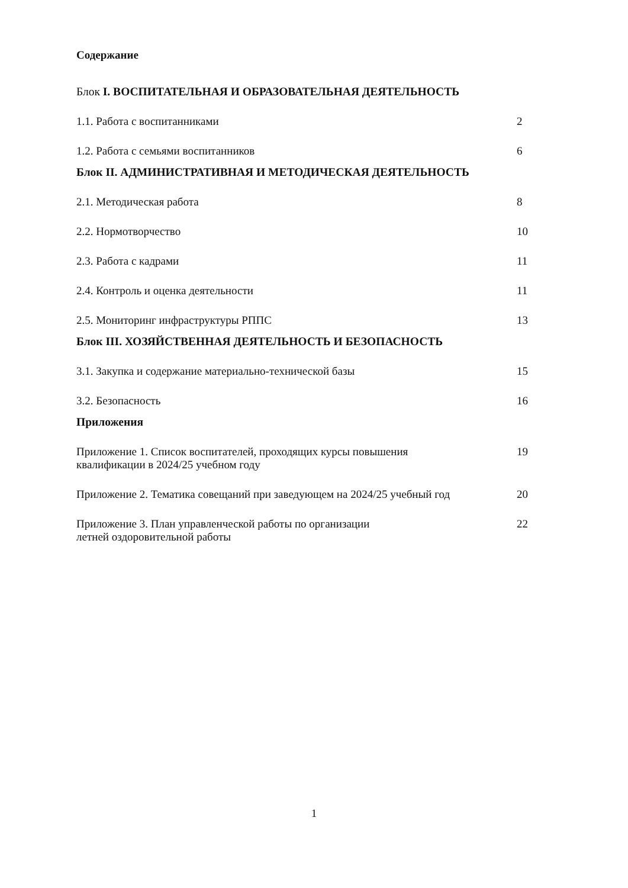Содержание
Блок I. ВОСПИТАТЕЛЬНАЯ И ОБРАЗОВАТЕЛЬНАЯ ДЕЯТЕЛЬНОСТЬ
1.1. Работа с воспитанниками 2
1.2. Работа с семьями воспитанников 6
Блок II. АДМИНИСТРАТИВНАЯ И МЕТОДИЧЕСКАЯ ДЕЯТЕЛЬНОСТЬ
2.1. Методическая работа 8
2.2. Нормотворчество 10
2.3. Работа с кадрами 11
2.4. Контроль и оценка деятельности 11
2.5. Мониторинг инфраструктуры РППС 13
Блок III. ХОЗЯЙСТВЕННАЯ ДЕЯТЕЛЬНОСТЬ И БЕЗОПАСНОСТЬ
3.1. Закупка и содержание материально-технической базы 15
3.2. Безопасность 16
Приложения
Приложение 1. Список воспитателей, проходящих курсы повышения
квалификации в 2024/25 учебном году 19
Приложение 2. Тематика совещаний при заведующем на 2024/25 учебный год 20
Приложение 3. План управленческой работы по организации
летней оздоровительной работы 22
1